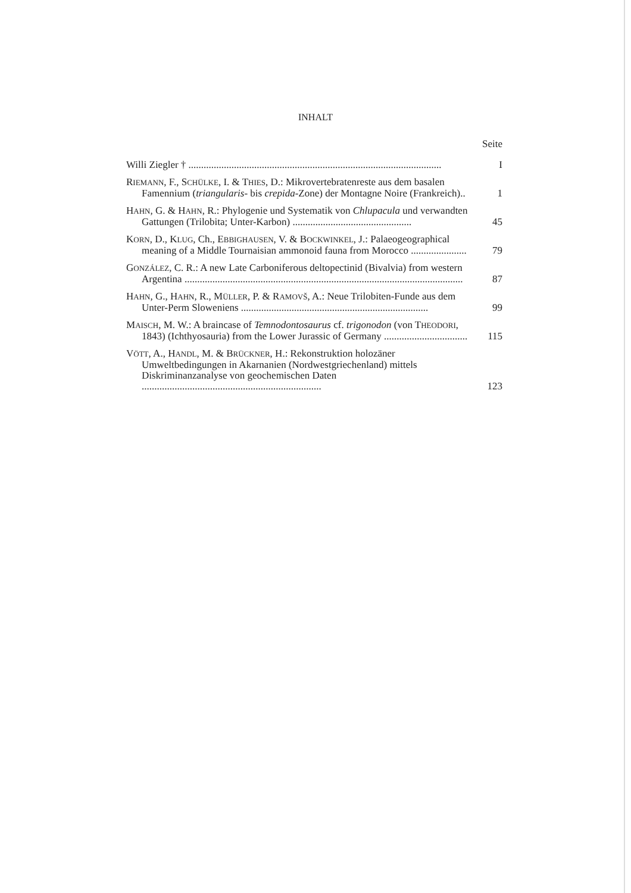INHALT
Seite
Willi Ziegler † ....................................................................................................
I
RIEMANN, F., SCHÜLKE, I. & THIES, D.: Mikrovertebratenreste aus dem basalen Famennium (triangularis- bis crepida-Zone) der Montagne Noire (Frankreich)..
1
HAHN, G. & HAHN, R.: Phylogenie und Systematik von Chlupacula und verwandten Gattungen (Trilobita; Unter-Karbon) ...............................................
45
KORN, D., KLUG, Ch., EBBIGHAUSEN, V. & BOCKWINKEL, J.: Palaeogeographical meaning of a Middle Tournaisian ammonoid fauna from Morocco ......................
79
GONZÁLEZ, C. R.: A new Late Carboniferous deltopectinid (Bivalvia) from western Argentina ..............................................................................................................
87
HAHN, G., HAHN, R., MÜLLER, P. & RAMOVŠ, A.: Neue Trilobiten-Funde aus dem Unter-Perm Sloweniens ..........................................................................
99
MAISCH, M. W.: A braincase of Temnodontosaurus cf. trigonodon (von THEODORI, 1843) (Ichthyosauria) from the Lower Jurassic of Germany .................................
115
VÖTT, A., HANDL, M. & BRÜCKNER, H.: Rekonstruktion holozäner Umweltbedingungen in Akarnanien (Nordwestgriechenland) mittels Diskriminanzanalyse von geochemischen Daten .......................................................................
123